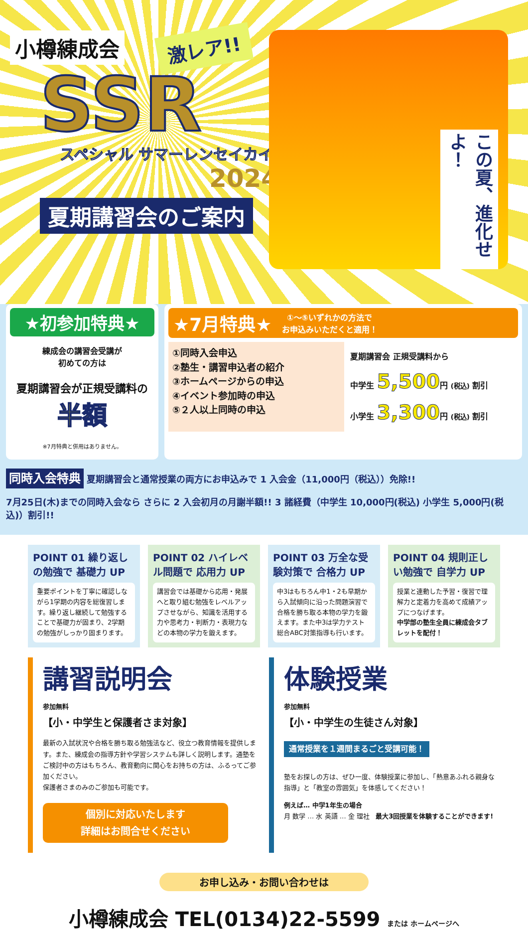小樽練成会
激レア!!
SSR
スペシャル サマーレンセイカイ
2024
夏期講習会のご案内
この夏、進化せよ！
★初参加特典★
練成会の講習会受講が
初めての方は
夏期講習会が正規受講料の 半額
※7月特典と併用はありません。
★7月特典★ ①～⑤いずれかの方法で
お申込みいただくと適用！
①同時入会申込
②塾生・講習申込者の紹介
③ホームページからの申込
④イベント参加時の申込
⑤２人以上同時の申込
夏期講習会 正規受講料から
中学生 5,500円 (税込) 割引
小学生 3,300円 (税込) 割引
同時入会特典 夏期講習会と通常授業の両方にお申込みで 1 入会金（11,000円（税込））免除!!
7月25日(木)までの同時入会なら さらに 2 入会初月の月謝半額!! 3 諸経費（中学生 10,000円(税込) 小学生 5,000円(税込)）割引!!
POINT 01 繰り返しの勉強で 基礎力 UP
重要ポイントを丁寧に確認しながら1学期の内容を総復習します。繰り返し継続して勉強することで基礎力が固まり、2学期の勉強がしっかり固まります。
POINT 02 ハイレベル問題で 応用力 UP
講習会では基礎から応用・発展へと取り組む勉強をレベルアップさせながら、知識を活用する力や思考力・判断力・表現力などの本物の学力を鍛えます。
POINT 03 万全な受験対策で 合格力 UP
中3はもちろん中1・2も早期から入試傾向に沿った問題演習で合格を勝ち取る本物の学力を鍛えます。また中3は学力テスト総合ABC対策指導も行います。
POINT 04 規則正しい勉強で 自学力 UP
授業と連動した予習・復習で理解力と定着力を高めて成績アップにつなげます。
中学部の塾生全員に練成会タブレットを配付！
講習説明会
参加無料
【小・中学生と保護者さま対象】
最新の入試状況や合格を勝ち取る勉強法など、役立つ教育情報を提供します。また、練成会の指導方針や学習システムも詳しく説明します。通塾をご検討中の方はもちろん、教育動向に関心をお持ちの方は、ふるってご参加ください。
保護者さまのみのご参加も可能です。
個別に対応いたします
詳細はお問合せください
体験授業
参加無料
【小・中学生の生徒さん対象】
通常授業を１週間まるごと受講可能！
塾をお探しの方は、ぜひ一度、体験授業に参加し、「熱意あふれる親身な指導」と「教室の雰囲気」を体感してください！
例えば… 中学1年生の場合
月 数学 … 水 英語 … 金 理社 最大3回授業を体験することができます!
お申し込み・お問い合わせは
小樽練成会 TEL(0134)22-5599 または ホームページへ